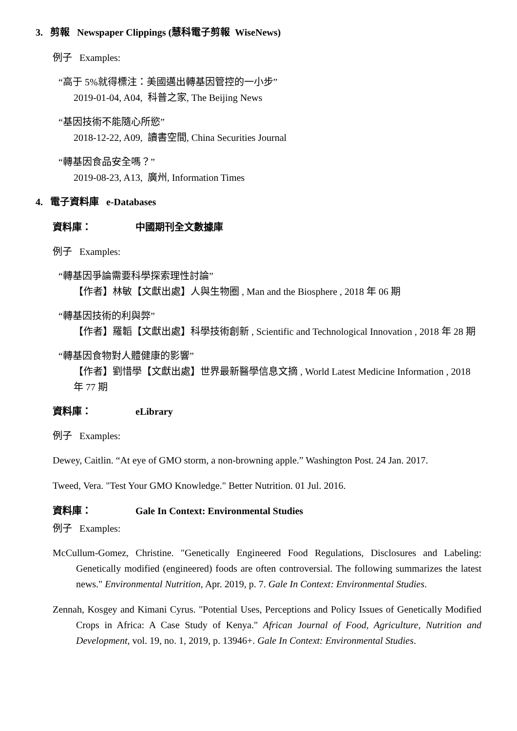3. 剪報 Newspaper Clippings (慧科電子剪報 WiseNews)
例子 Examples:
“高于 5%就得標注：美國邁出轉基因管控的一小步”
2019-01-04, A04, 科普之家, The Beijing News
“基因技術不能隨心所慾”
2018-12-22, A09, 讀書空間, China Securities Journal
“轉基因食品安全嗎？”
2019-08-23, A13, 廣州, Information Times
4. 電子資料庫 e-Databases
資料庫： 中國期刊全文數據庫
例子 Examples:
“轉基因爭論需要科學探索理性討論”
【作者】林敏【文獻出處】人與生物圈 , Man and the Biosphere , 2018 年 06 期
“轉基因技術的利與弊”
【作者】羅韜【文獻出處】科學技術創新 , Scientific and Technological Innovation , 2018 年 28 期
“轉基因食物對人體健康的影響”
【作者】劉惜學【文獻出處】世界最新醫學信息文摘 , World Latest Medicine Information , 2018 年 77 期
資料庫： eLibrary
例子 Examples:
Dewey, Caitlin. “At eye of GMO storm, a non-browning apple.” Washington Post. 24 Jan. 2017.
Tweed, Vera. "Test Your GMO Knowledge." Better Nutrition. 01 Jul. 2016.
資料庫： Gale In Context: Environmental Studies
例子 Examples:
McCullum-Gomez, Christine. "Genetically Engineered Food Regulations, Disclosures and Labeling: Genetically modified (engineered) foods are often controversial. The following summarizes the latest news." Environmental Nutrition, Apr. 2019, p. 7. Gale In Context: Environmental Studies.
Zennah, Kosgey and Kimani Cyrus. "Potential Uses, Perceptions and Policy Issues of Genetically Modified Crops in Africa: A Case Study of Kenya." African Journal of Food, Agriculture, Nutrition and Development, vol. 19, no. 1, 2019, p. 13946+. Gale In Context: Environmental Studies.